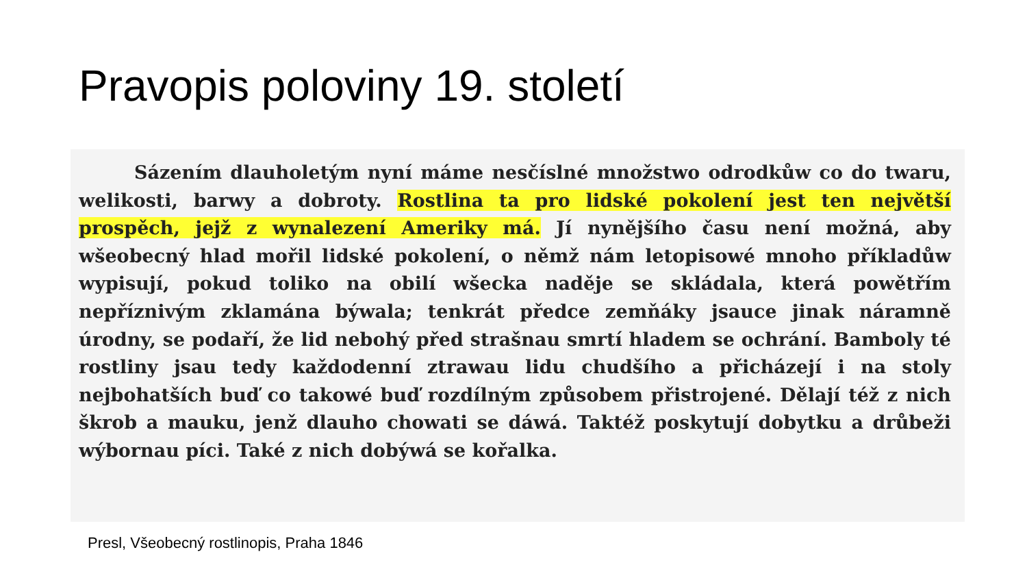Pravopis poloviny 19. století
   Sázením dlauholetým nyní máme nesčíslné množstwo odrodkůw co do twaru, welikosti, barwy a dobroty. Rostlina ta pro lidské pokolení jest ten největší prospěch, jejž z wynalezení Ameriky má. Jí nynějšího času není možná, aby wšeobecný hlad mořil lidské pokolení, o němž nám letopisowé mnoho příkladůw wypisují, pokud toliko na obilí wšecka naděje se skládala, která powětřím nepříznivým zklamána býwala; tenkrát předce zemňáky jsauce jinak náramně úrodny, se podaří, že lid nebohý před strašnau smrtí hladem se ochrání. Bamboly té rostliny jsau tedy každodenní ztrawau lidu chudšího a přicházejí i na stoly nejbohatších buď co takowé buď rozdílným způsobem přistrojené. Dělají též z nich škrob a mauku, jenž dlauho chowati se dáwá. Taktéž poskytují dobytku a drůbeži wýbornau píci. Také z nich dobýwá se kořalka.
Presl, Všeobecný rostlinopis, Praha 1846